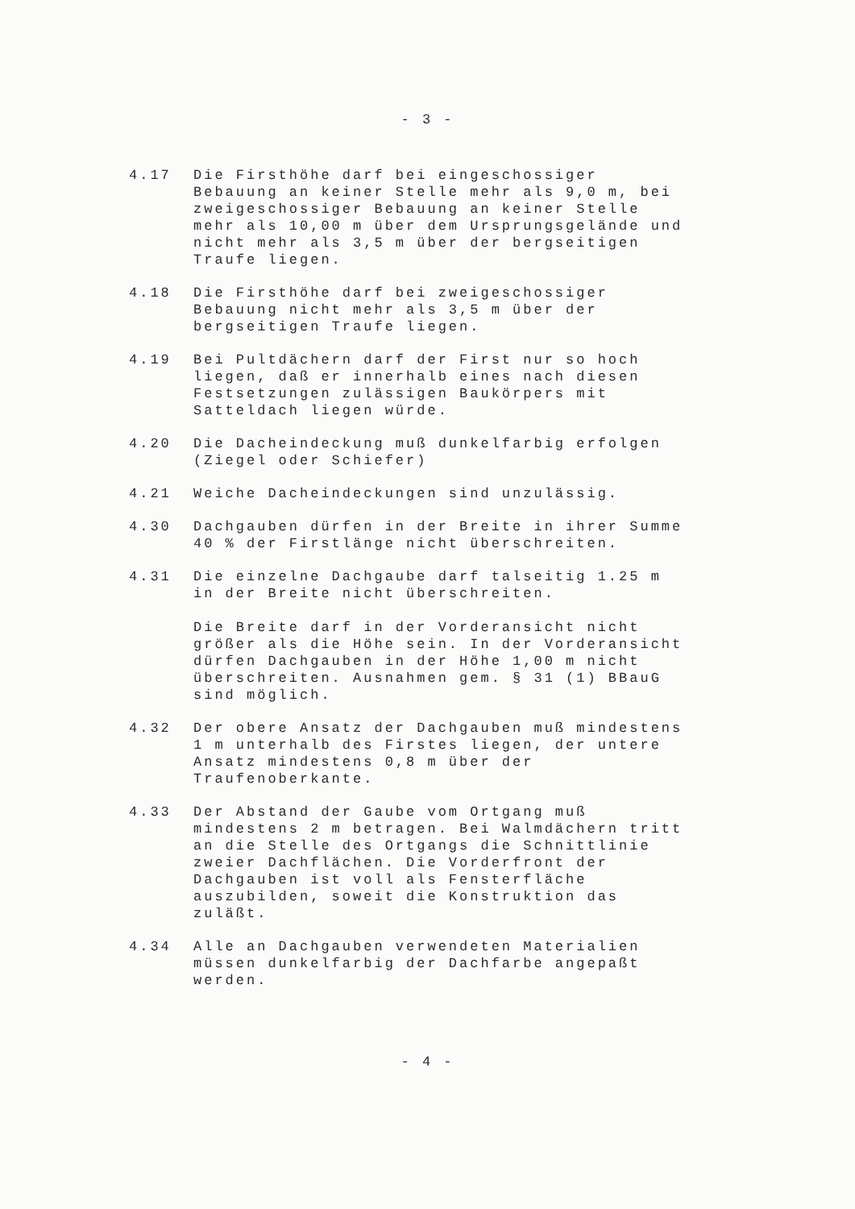- 3 -
4.17 Die Firsthöhe darf bei eingeschossiger Bebauung an keiner Stelle mehr als 9,0 m, bei zweigeschossiger Bebauung an keiner Stelle mehr als 10,00 m über dem Ursprungsgelände und nicht mehr als 3,5 m über der bergseitigen Traufe liegen.
4.18 Die Firsthöhe darf bei zweigeschossiger Bebauung nicht mehr als 3,5 m über der bergseitigen Traufe liegen.
4.19 Bei Pultdächern darf der First nur so hoch liegen, daß er innerhalb eines nach diesen Festsetzungen zulässigen Baukörpers mit Satteldach liegen würde.
4.20 Die Dacheindeckung muß dunkelfarbig erfolgen (Ziegel oder Schiefer)
4.21 Weiche Dacheindeckungen sind unzulässig.
4.30 Dachgauben dürfen in der Breite in ihrer Summe 40 % der Firstlänge nicht überschreiten.
4.31 Die einzelne Dachgaube darf talseitig 1.25 m in der Breite nicht überschreiten.
Die Breite darf in der Vorderansicht nicht größer als die Höhe sein. In der Vorderansicht dürfen Dachgauben in der Höhe 1,00 m nicht überschreiten. Ausnahmen gem. § 31 (1) BBauG sind möglich.
4.32 Der obere Ansatz der Dachgauben muß mindestens 1 m unterhalb des Firstes liegen, der untere Ansatz mindestens 0,8 m über der Traufenoberkante.
4.33 Der Abstand der Gaube vom Ortgang muß mindestens 2 m betragen. Bei Walmdächern tritt an die Stelle des Ortgangs die Schnittlinie zweier Dachflächen. Die Vorderfront der Dachgauben ist voll als Fensterfläche auszubilden, soweit die Konstruktion das zuläßt.
4.34 Alle an Dachgauben verwendeten Materialien müssen dunkelfarbig der Dachfarbe angepaßt werden.
- 4 -